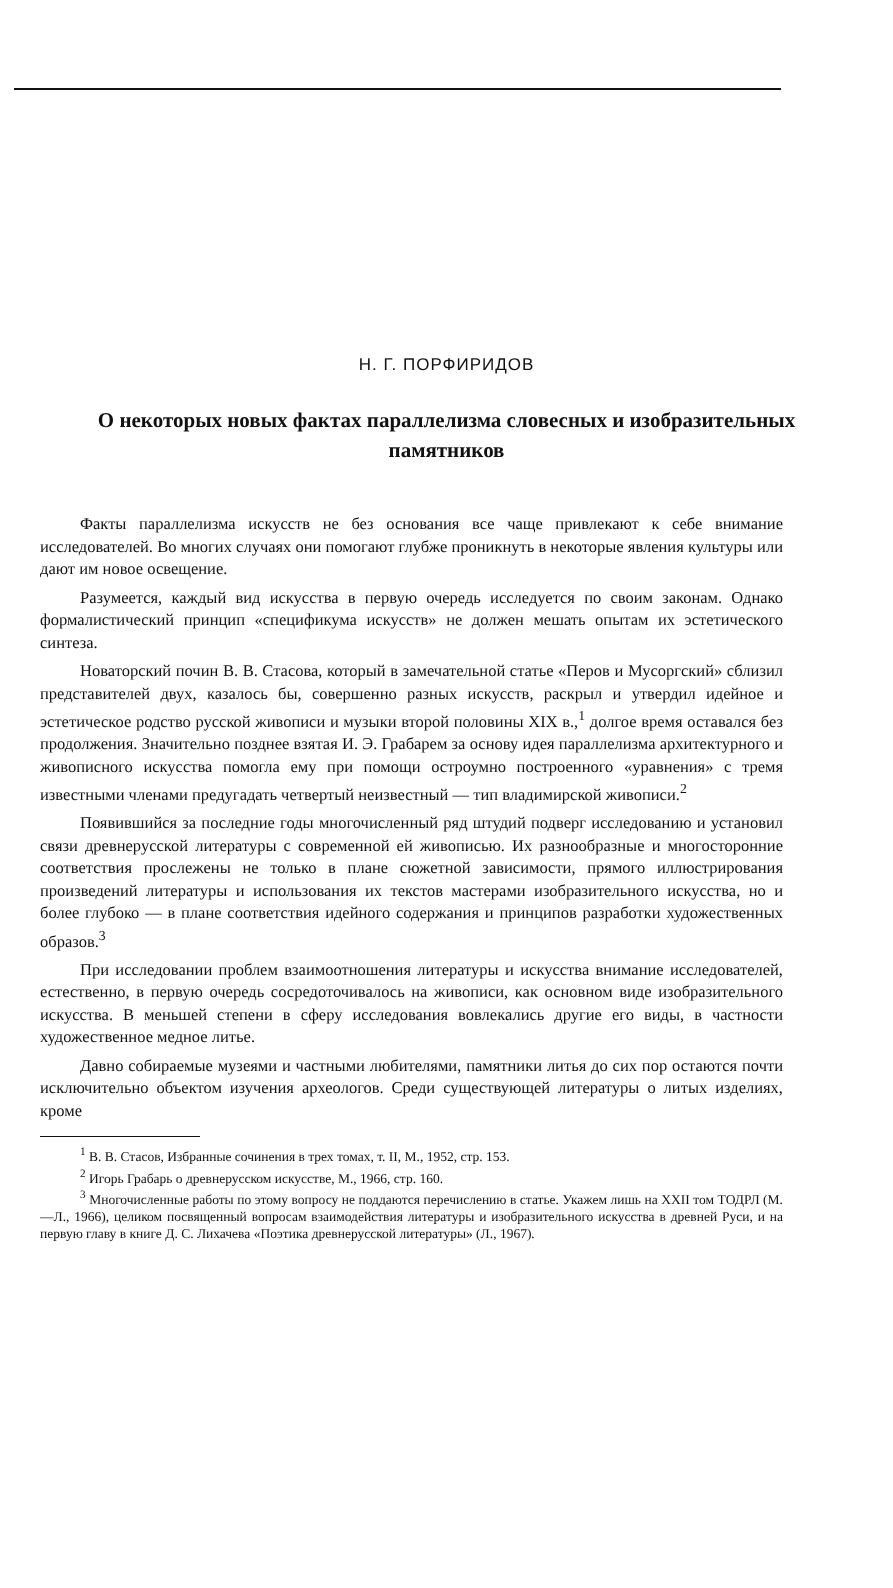Н. Г. ПОРФИРИДОВ
О некоторых новых фактах параллелизма словесных и изобразительных памятников
Факты параллелизма искусств не без основания все чаще привлекают к себе внимание исследователей. Во многих случаях они помогают глубже проникнуть в некоторые явления культуры или дают им новое освещение.
Разумеется, каждый вид искусства в первую очередь исследуется по своим законам. Однако формалистический принцип «спецификума искусств» не должен мешать опытам их эстетического синтеза.
Новаторский почин В. В. Стасова, который в замечательной статье «Перов и Мусоргский» сблизил представителей двух, казалось бы, совершенно разных искусств, раскрыл и утвердил идейное и эстетическое родство русской живописи и музыки второй половины XIX в.,<sup>1</sup> долгое время оставался без продолжения. Значительно позднее взятая И. Э. Грабарем за основу идея параллелизма архитектурного и живописного искусства помогла ему при помощи остроумно построенного «уравнения» с тремя известными членами предугадать четвертый неизвестный — тип владимирской живописи.<sup>2</sup>
Появившийся за последние годы многочисленный ряд штудий подверг исследованию и установил связи древнерусской литературы с современной ей живописью. Их разнообразные и многосторонние соответствия прослежены не только в плане сюжетной зависимости, прямого иллюстрирования произведений литературы и использования их текстов мастерами изобразительного искусства, но и более глубоко — в плане соответствия идейного содержания и принципов разработки художественных образов.<sup>3</sup>
При исследовании проблем взаимоотношения литературы и искусства внимание исследователей, естественно, в первую очередь сосредоточивалось на живописи, как основном виде изобразительного искусства. В меньшей степени в сферу исследования вовлекались другие его виды, в частности художественное медное литье.
Давно собираемые музеями и частными любителями, памятники литья до сих пор остаются почти исключительно объектом изучения археологов. Среди существующей литературы о литых изделиях, кроме
<sup>1</sup> В. В. Стасов, Избранные сочинения в трех томах, т. II, М., 1952, стр. 153.
<sup>2</sup> Игорь Грабарь о древнерусском искусстве, М., 1966, стр. 160.
<sup>3</sup> Многочисленные работы по этому вопросу не поддаются перечислению в статье. Укажем лишь на XXII том ТОДРЛ (М.—Л., 1966), целиком посвященный вопросам взаимодействия литературы и изобразительного искусства в древней Руси, и на первую главу в книге Д. С. Лихачева «Поэтика древнерусской литературы» (Л., 1967).